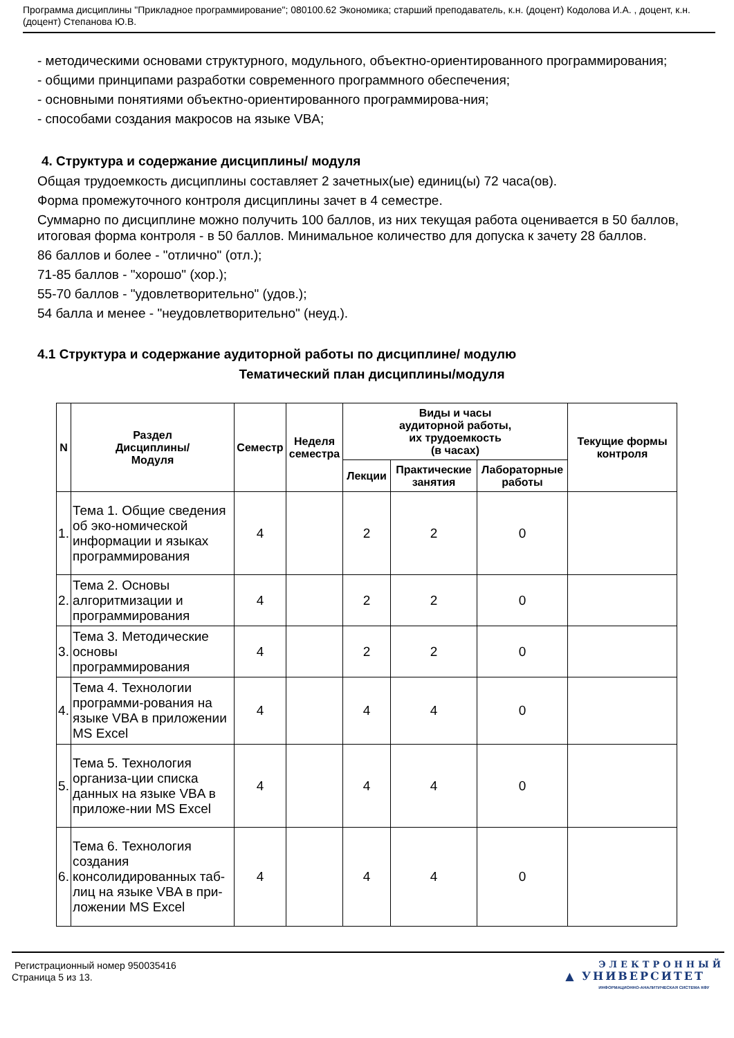Программа дисциплины "Прикладное программирование"; 080100.62 Экономика; старший преподаватель, к.н. (доцент) Кодолова И.А. , доцент, к.н. (доцент) Степанова Ю.В.
- методическими основами структурного, модульного, объектно-ориентированного программирования;
- общими принципами разработки современного программного обеспечения;
- основными понятиями объектно-ориентированного программирова-ния;
- способами создания макросов на языке VBA;
4. Структура и содержание дисциплины/ модуля
Общая трудоемкость дисциплины составляет 2 зачетных(ые) единиц(ы) 72 часа(ов).
Форма промежуточного контроля дисциплины зачет в 4 семестре.
Суммарно по дисциплине можно получить 100 баллов, из них текущая работа оценивается в 50 баллов, итоговая форма контроля - в 50 баллов. Минимальное количество для допуска к зачету 28 баллов.
86 баллов и более - "отлично" (отл.);
71-85 баллов - "хорошо" (хор.);
55-70 баллов - "удовлетворительно" (удов.);
54 балла и менее - "неудовлетворительно" (неуд.).
4.1 Структура и содержание аудиторной работы по дисциплине/ модулю
Тематический план дисциплины/модуля
| N | Раздел Дисциплины/ Модуля | Семестр | Неделя семестра | Виды и часы аудиторной работы, их трудоемкость (в часах) | | | Текущие формы контроля |
| --- | --- | --- | --- | --- | --- | --- | --- |
| | | | | Лекции | Практические занятия | Лабораторные работы | |
| 1. | Тема 1. Общие сведения об эко-номической информации и языках программирования | 4 | | 2 | 2 | 0 | |
| 2. | Тема 2. Основы алгоритмизации и программирования | 4 | | 2 | 2 | 0 | |
| 3. | Тема 3. Методические основы программирования | 4 | | 2 | 2 | 0 | |
| 4. | Тема 4. Технологии программи-рования на языке VBA в приложении MS Excel | 4 | | 4 | 4 | 0 | |
| 5. | Тема 5. Технология организа-ции списка данных на языке VBA в приложе-нии MS Excel | 4 | | 4 | 4 | 0 | |
| 6. | Тема 6. Технология создания консолидированных таб-лиц на языке VBA в при-ложении MS Excel | 4 | | 4 | 4 | 0 | |
Регистрационный номер 950035416
Страница 5 из 13.
ЭЛЕКТРОННЫЙ
▲ УНИВЕРСИТЕТ
ИНФОРМАЦИОННО-АНАЛИТИЧЕСКАЯ СИСТЕМА КФУ